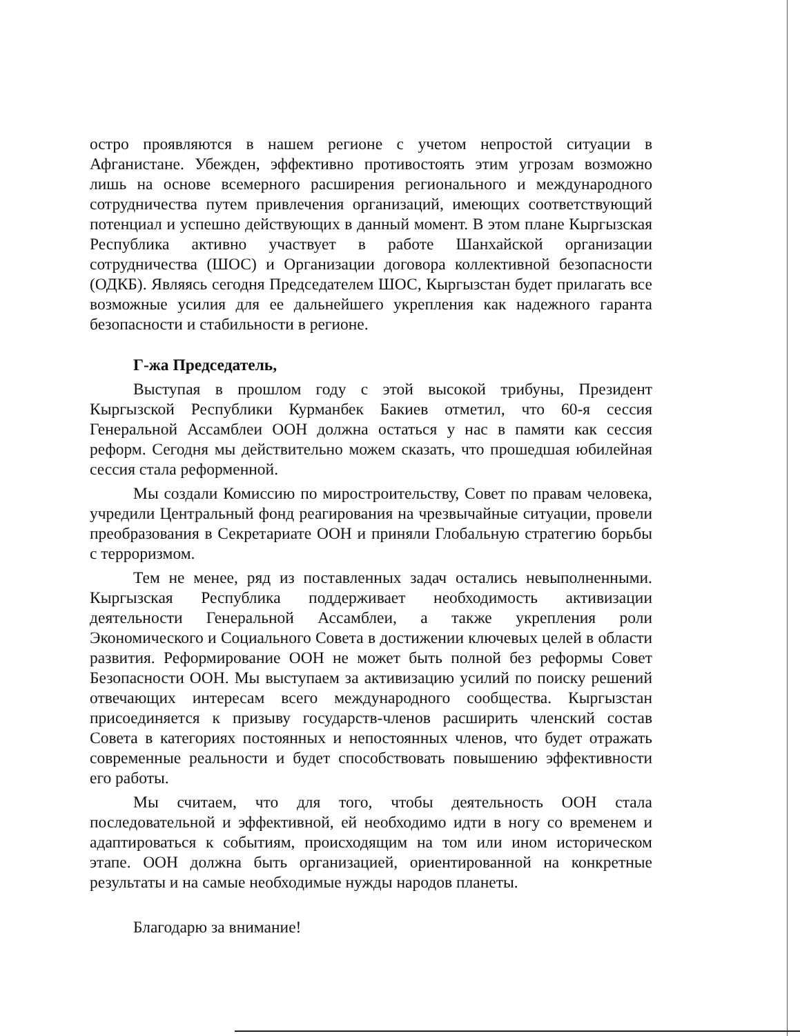остро проявляются в нашем регионе с учетом непростой ситуации в Афганистане. Убежден, эффективно противостоять этим угрозам возможно лишь на основе всемерного расширения регионального и международного сотрудничества путем привлечения организаций, имеющих соответствующий потенциал и успешно действующих в данный момент. В этом плане Кыргызская Республика активно участвует в работе Шанхайской организации сотрудничества (ШОС) и Организации договора коллективной безопасности (ОДКБ). Являясь сегодня Председателем ШОС, Кыргызстан будет прилагать все возможные усилия для ее дальнейшего укрепления как надежного гаранта безопасности и стабильности в регионе.
Г-жа Председатель,
Выступая в прошлом году с этой высокой трибуны, Президент Кыргызской Республики Курманбек Бакиев отметил, что 60-я сессия Генеральной Ассамблеи ООН должна остаться у нас в памяти как сессия реформ. Сегодня мы действительно можем сказать, что прошедшая юбилейная сессия стала реформенной.
Мы создали Комиссию по миростроительству, Совет по правам человека, учредили Центральный фонд реагирования на чрезвычайные ситуации, провели преобразования в Секретариате ООН и приняли Глобальную стратегию борьбы с терроризмом.
Тем не менее, ряд из поставленных задач остались невыполненными. Кыргызская Республика поддерживает необходимость активизации деятельности Генеральной Ассамблеи, а также укрепления роли Экономического и Социального Совета в достижении ключевых целей в области развития. Реформирование ООН не может быть полной без реформы Совет Безопасности ООН. Мы выступаем за активизацию усилий по поиску решений отвечающих интересам всего международного сообщества. Кыргызстан присоединяется к призыву государств-членов расширить членский состав Совета в категориях постоянных и непостоянных членов, что будет отражать современные реальности и будет способствовать повышению эффективности его работы.
Мы считаем, что для того, чтобы деятельность ООН стала последовательной и эффективной, ей необходимо идти в ногу со временем и адаптироваться к событиям, происходящим на том или ином историческом этапе. ООН должна быть организацией, ориентированной на конкретные результаты и на самые необходимые нужды народов планеты.
Благодарю за внимание!